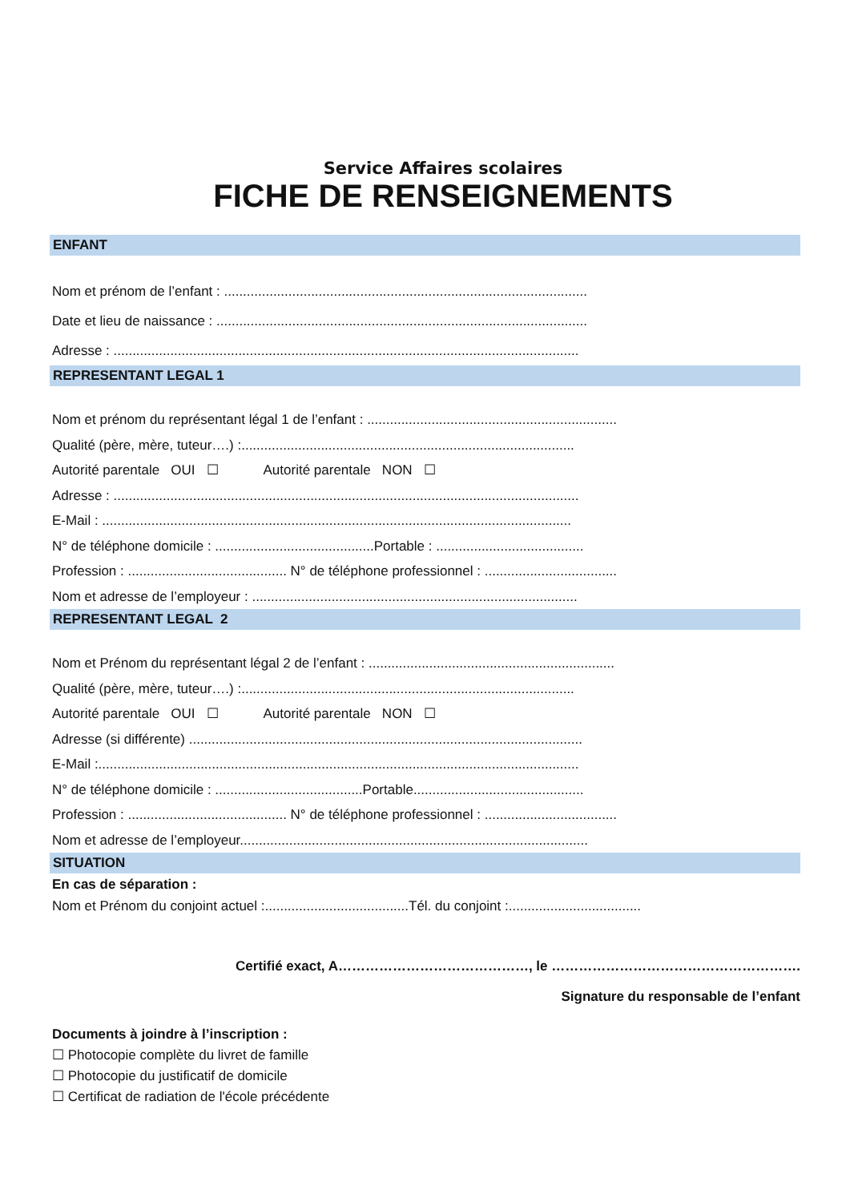Service Affaires scolaires
FICHE DE RENSEIGNEMENTS
ENFANT
Nom et prénom de l’enfant : ................................................................................................
Date et lieu de naissance : ..................................................................................................
Adresse : ...........................................................................................................................
REPRESENTANT LEGAL 1
Nom et prénom du représentant légal 1 de l’enfant : ..................................................................
Qualité (père, mère, tuteur….) :........................................................................................
Autorité parentale OUI ☐ Autorité parentale NON ☐
Adresse : ...........................................................................................................................
E-Mail : ............................................................................................................................
N° de téléphone domicile : ..........................................Portable : .......................................
Profession : .......................................... N° de téléphone professionnel : ...................................
Nom et adresse de l’employeur : ......................................................................................
REPRESENTANT LEGAL 2
Nom et Prénom du représentant légal 2 de l’enfant : .................................................................
Qualité (père, mère, tuteur….) :........................................................................................
Autorité parentale OUI ☐ Autorité parentale NON ☐
Adresse (si différente) ........................................................................................................
E-Mail :...............................................................................................................................
N° de téléphone domicile : .......................................Portable.............................................
Profession : .......................................... N° de téléphone professionnel : ...................................
Nom et adresse de l’employeur............................................................................................
SITUATION
En cas de séparation :
Nom et Prénom du conjoint actuel :......................................Tél. du conjoint :...................................
Certifié exact, A……………………………………, le ……………………………………………….
Signature du responsable de l’enfant
Documents à joindre à l’inscription :
☐ Photocopie complète du livret de famille
☐ Photocopie du justificatif de domicile
☐ Certificat de radiation de l'école précédente